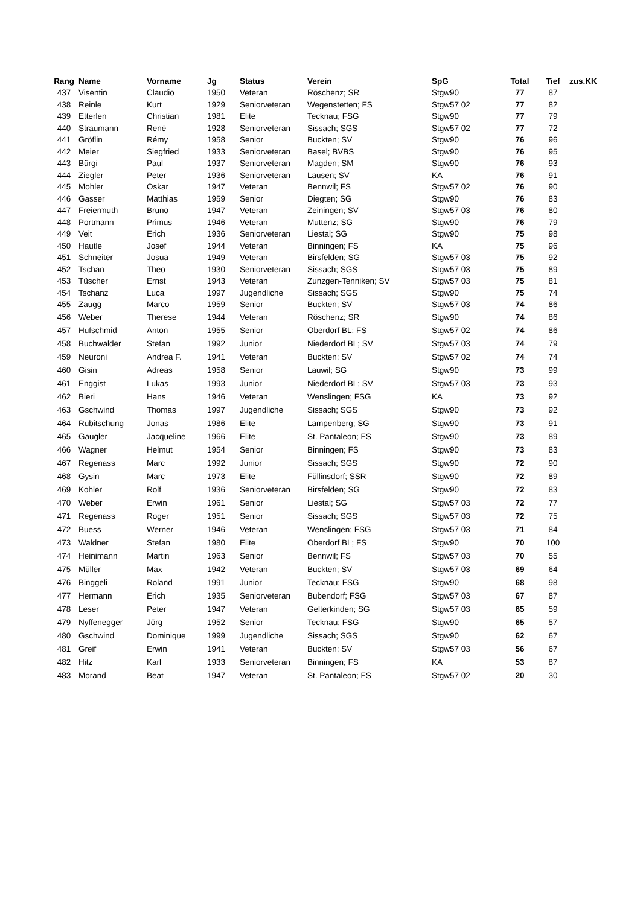| Rang | Name | Vorname | Jg | Status | Verein | SpG | Total | Tief | zus.KK |
| --- | --- | --- | --- | --- | --- | --- | --- | --- | --- |
| 437 | Visentin | Claudio | 1950 | Veteran | Röschenz; SR | Stgw90 | 77 | 87 | |
| 438 | Reinle | Kurt | 1929 | Seniorveteran | Wegenstetten; FS | Stgw57 02 | 77 | 82 | |
| 439 | Etterlen | Christian | 1981 | Elite | Tecknau; FSG | Stgw90 | 77 | 79 | |
| 440 | Straumann | René | 1928 | Seniorveteran | Sissach; SGS | Stgw57 02 | 77 | 72 | |
| 441 | Gröflin | Rémy | 1958 | Senior | Buckten; SV | Stgw90 | 76 | 96 | |
| 442 | Meier | Siegfried | 1933 | Seniorveteran | Basel; BVBS | Stgw90 | 76 | 95 | |
| 443 | Bürgi | Paul | 1937 | Seniorveteran | Magden; SM | Stgw90 | 76 | 93 | |
| 444 | Ziegler | Peter | 1936 | Seniorveteran | Lausen; SV | KA | 76 | 91 | |
| 445 | Mohler | Oskar | 1947 | Veteran | Bennwil; FS | Stgw57 02 | 76 | 90 | |
| 446 | Gasser | Matthias | 1959 | Senior | Diegten; SG | Stgw90 | 76 | 83 | |
| 447 | Freiermuth | Bruno | 1947 | Veteran | Zeiningen; SV | Stgw57 03 | 76 | 80 | |
| 448 | Portmann | Primus | 1946 | Veteran | Muttenz; SG | Stgw90 | 76 | 79 | |
| 449 | Veit | Erich | 1936 | Seniorveteran | Liestal; SG | Stgw90 | 75 | 98 | |
| 450 | Hautle | Josef | 1944 | Veteran | Binningen; FS | KA | 75 | 96 | |
| 451 | Schneiter | Josua | 1949 | Veteran | Birsfelden; SG | Stgw57 03 | 75 | 92 | |
| 452 | Tschan | Theo | 1930 | Seniorveteran | Sissach; SGS | Stgw57 03 | 75 | 89 | |
| 453 | Tüscher | Ernst | 1943 | Veteran | Zunzgen-Tenniken; SV | Stgw57 03 | 75 | 81 | |
| 454 | Tschanz | Luca | 1997 | Jugendliche | Sissach; SGS | Stgw90 | 75 | 74 | |
| 455 | Zaugg | Marco | 1959 | Senior | Buckten; SV | Stgw57 03 | 74 | 86 | |
| 456 | Weber | Therese | 1944 | Veteran | Röschenz; SR | Stgw90 | 74 | 86 | |
| 457 | Hufschmid | Anton | 1955 | Senior | Oberdorf BL; FS | Stgw57 02 | 74 | 86 | |
| 458 | Buchwalder | Stefan | 1992 | Junior | Niederdorf BL; SV | Stgw57 03 | 74 | 79 | |
| 459 | Neuroni | Andrea F. | 1941 | Veteran | Buckten; SV | Stgw57 02 | 74 | 74 | |
| 460 | Gisin | Adreas | 1958 | Senior | Lauwil; SG | Stgw90 | 73 | 99 | |
| 461 | Enggist | Lukas | 1993 | Junior | Niederdorf BL; SV | Stgw57 03 | 73 | 93 | |
| 462 | Bieri | Hans | 1946 | Veteran | Wenslingen; FSG | KA | 73 | 92 | |
| 463 | Gschwind | Thomas | 1997 | Jugendliche | Sissach; SGS | Stgw90 | 73 | 92 | |
| 464 | Rubitschung | Jonas | 1986 | Elite | Lampenberg; SG | Stgw90 | 73 | 91 | |
| 465 | Gaugler | Jacqueline | 1966 | Elite | St. Pantaleon; FS | Stgw90 | 73 | 89 | |
| 466 | Wagner | Helmut | 1954 | Senior | Binningen; FS | Stgw90 | 73 | 83 | |
| 467 | Regenass | Marc | 1992 | Junior | Sissach; SGS | Stgw90 | 72 | 90 | |
| 468 | Gysin | Marc | 1973 | Elite | Füllinsdorf; SSR | Stgw90 | 72 | 89 | |
| 469 | Kohler | Rolf | 1936 | Seniorveteran | Birsfelden; SG | Stgw90 | 72 | 83 | |
| 470 | Weber | Erwin | 1961 | Senior | Liestal; SG | Stgw57 03 | 72 | 77 | |
| 471 | Regenass | Roger | 1951 | Senior | Sissach; SGS | Stgw57 03 | 72 | 75 | |
| 472 | Buess | Werner | 1946 | Veteran | Wenslingen; FSG | Stgw57 03 | 71 | 84 | |
| 473 | Waldner | Stefan | 1980 | Elite | Oberdorf BL; FS | Stgw90 | 70 | 100 | |
| 474 | Heinimann | Martin | 1963 | Senior | Bennwil; FS | Stgw57 03 | 70 | 55 | |
| 475 | Müller | Max | 1942 | Veteran | Buckten; SV | Stgw57 03 | 69 | 64 | |
| 476 | Binggeli | Roland | 1991 | Junior | Tecknau; FSG | Stgw90 | 68 | 98 | |
| 477 | Hermann | Erich | 1935 | Seniorveteran | Bubendorf; FSG | Stgw57 03 | 67 | 87 | |
| 478 | Leser | Peter | 1947 | Veteran | Gelterkinden; SG | Stgw57 03 | 65 | 59 | |
| 479 | Nyffenegger | Jörg | 1952 | Senior | Tecknau; FSG | Stgw90 | 65 | 57 | |
| 480 | Gschwind | Dominique | 1999 | Jugendliche | Sissach; SGS | Stgw90 | 62 | 67 | |
| 481 | Greif | Erwin | 1941 | Veteran | Buckten; SV | Stgw57 03 | 56 | 67 | |
| 482 | Hitz | Karl | 1933 | Seniorveteran | Binningen; FS | KA | 53 | 87 | |
| 483 | Morand | Beat | 1947 | Veteran | St. Pantaleon; FS | Stgw57 02 | 20 | 30 | |